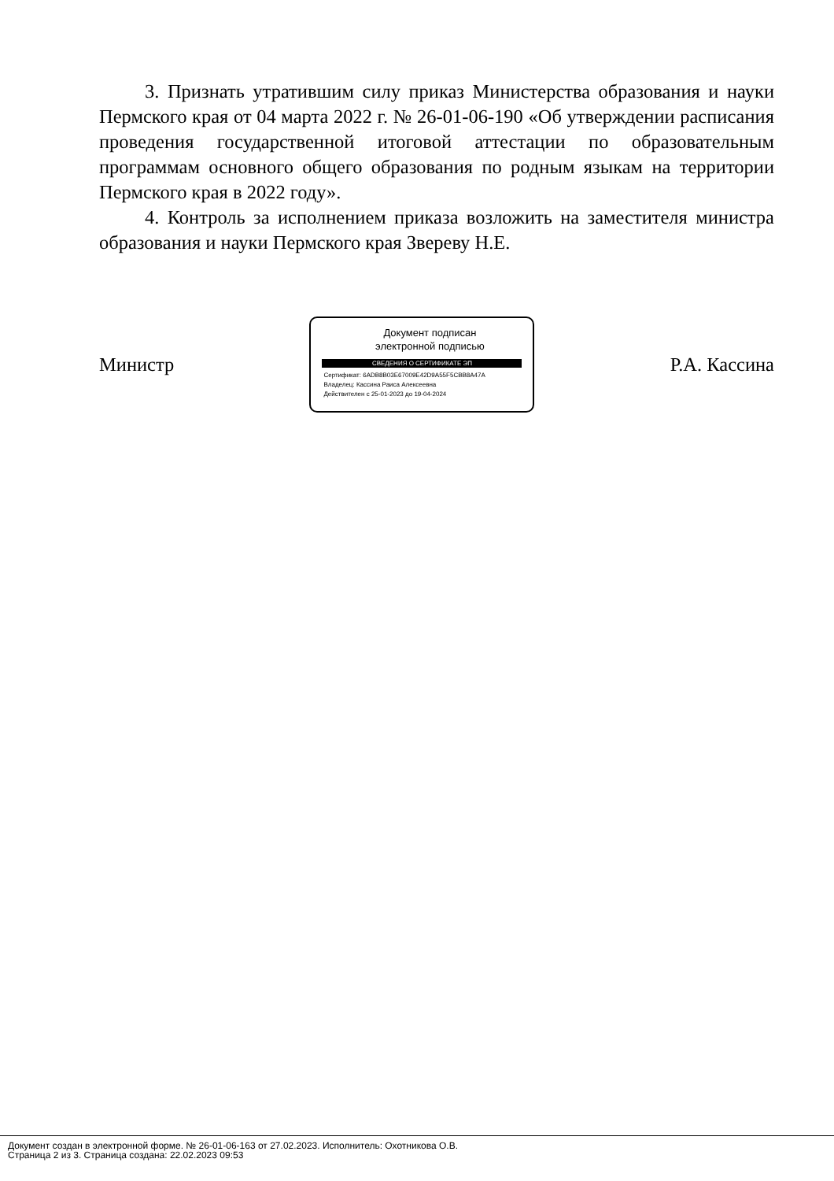3. Признать утратившим силу приказ Министерства образования и науки Пермского края от 04 марта 2022 г. № 26-01-06-190 «Об утверждении расписания проведения государственной итоговой аттестации по образовательным программам основного общего образования по родным языкам на территории Пермского края в 2022 году».
4. Контроль за исполнением приказа возложить на заместителя министра образования и науки Пермского края Звереву Н.Е.
Министр
Документ подписан
электронной подписью
СВЕДЕНИЯ О СЕРТИФИКАТЕ ЭП
Сертификат: 6ADB8B03E67009E42D9A55F5CBB8A47A
Владелец: Кассина Раиса Алексеевна
Действителен с 25-01-2023 до 19-04-2024
Р.А. Кассина
Документ создан в электронной форме. № 26-01-06-163 от 27.02.2023. Исполнитель: Охотникова О.В.
Страница 2 из 3. Страница создана: 22.02.2023 09:53